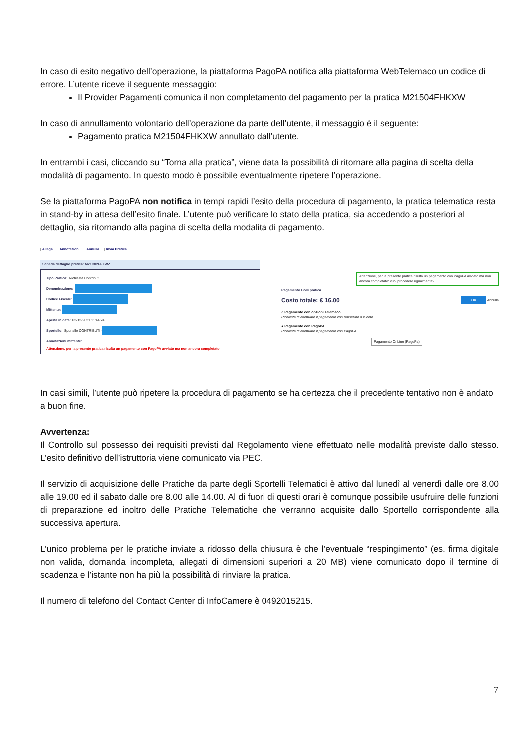In caso di esito negativo dell’operazione, la piattaforma PagoPA notifica alla piattaforma WebTelemaco un codice di errore. L’utente riceve il seguente messaggio:
Il Provider Pagamenti comunica il non completamento del pagamento per la pratica M21504FHKXW
In caso di annullamento volontario dell’operazione da parte dell’utente, il messaggio è il seguente:
Pagamento pratica M21504FHKXW annullato dall’utente.
In entrambi i casi, cliccando su “Torna alla pratica”, viene data la possibilità di ritornare alla pagina di scelta della modalità di pagamento. In questo modo è possibile eventualmente ripetere l’operazione.
Se la piattaforma PagoPA non notifica in tempi rapidi l’esito della procedura di pagamento, la pratica telematica resta in stand-by in attesa dell’esito finale. L’utente può verificare lo stato della pratica, sia accedendo a posteriori al dettaglio, sia ritornando alla pagina di scelta della modalità di pagamento.
| Allega | Annotazioni | Annulla | Invia Pratica |
Scheda dettaglio pratica: M21C02FFXWZ
Tipo Pratica: Richiesta Contributi
Denominazione:
Codice Fiscale:
Mittente:
Aperta in data: 02-12-2021 11:44:24
Sportello: Sportello CONTRIBUTI -
Annotazioni mittente:
Attenzione, per la presente pratica risulta un pagamento con PagoPA avviato ma non ancora completato
Attenzione, per la presente pratica risulta un pagamento con PagoPA avviato ma non ancora completato: vuoi procedere ugualmente?
Pagamento Bolli pratica
Costo totale: € 16.00 OK Annulla
○ Pagamento con opzioni Telemaco
Richiesta di effettuare il pagamento con Borsellino o iConto
● Pagamento con PagoPA
Richiesta di effettuare il pagamento con PagoPA
Pagamento OnLine (PagoPa)
In casi simili, l’utente può ripetere la procedura di pagamento se ha certezza che il precedente tentativo non è andato a buon fine.
Avvertenza:
Il Controllo sul possesso dei requisiti previsti dal Regolamento viene effettuato nelle modalità previste dallo stesso. L’esito definitivo dell’istruttoria viene comunicato via PEC.
Il servizio di acquisizione delle Pratiche da parte degli Sportelli Telematici è attivo dal lunedì al venerdì dalle ore 8.00 alle 19.00 ed il sabato dalle ore 8.00 alle 14.00. Al di fuori di questi orari è comunque possibile usufruire delle funzioni di preparazione ed inoltro delle Pratiche Telematiche che verranno acquisite dallo Sportello corrispondente alla successiva apertura.
L’unico problema per le pratiche inviate a ridosso della chiusura è che l’eventuale “respingimento” (es. firma digitale non valida, domanda incompleta, allegati di dimensioni superiori a 20 MB) viene comunicato dopo il termine di scadenza e l’istante non ha più la possibilità di rinviare la pratica.
Il numero di telefono del Contact Center di InfoCamere è 0492015215.
7